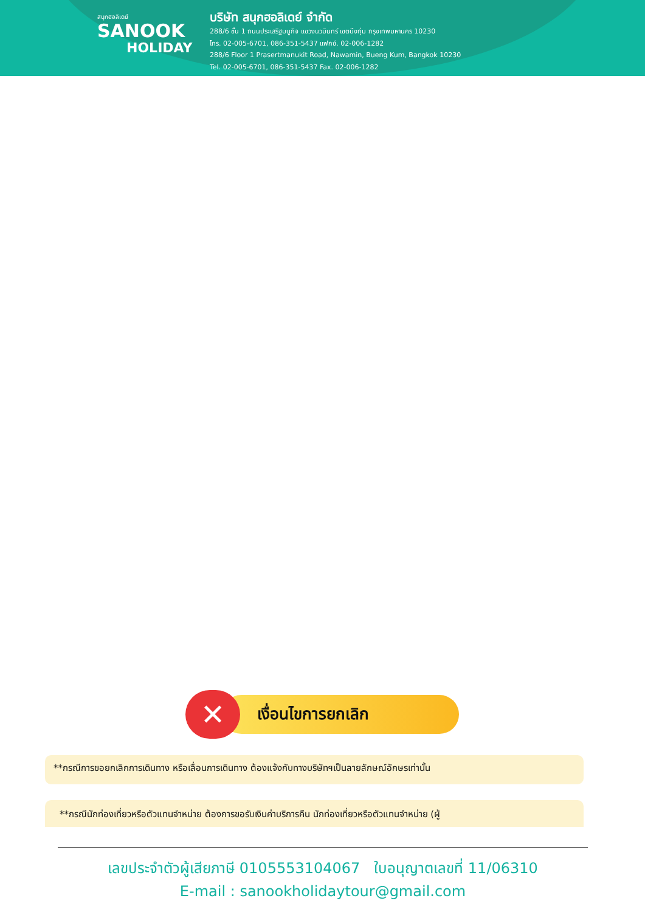สนุกฮอลิเดย์
SANOOK
HOLIDAY
บริษัท สนุกฮอลิเดย์ จำกัด
288/6 ชั้น 1 ถนนประเสริฐมนูกิจ แขวงนวมินทร์ เขตบึงกุ่ม กรุงเทพมหานคร 10230
โทร. 02-005-6701, 086-351-5437 แฟกซ์. 02-006-1282
288/6 Floor 1 Prasertmanukit Road, Nawamin, Bueng Kum, Bangkok 10230
Tel. 02-005-6701, 086-351-5437 Fax. 02-006-1282
✕ เงื่อนไขการยกเลิก
**กรณีการขอยกเลิกการเดินทาง หรือเลื่อนการเดินทาง ต้องแจ้งกับทางบริษัทฯเป็นลายลักษณ์อักษรเท่านั้น
**กรณีนักท่องเที่ยวหรือตัวแทนจำหน่าย ต้องการขอรับเงินค่าบริการคืน นักท่องเที่ยวหรือตัวแทนจำหน่าย (ผู้
เลขประจำตัวผู้เสียภาษี 0105553104067 ใบอนุญาตเลขที่ 11/06310
E-mail : sanookholidaytour@gmail.com